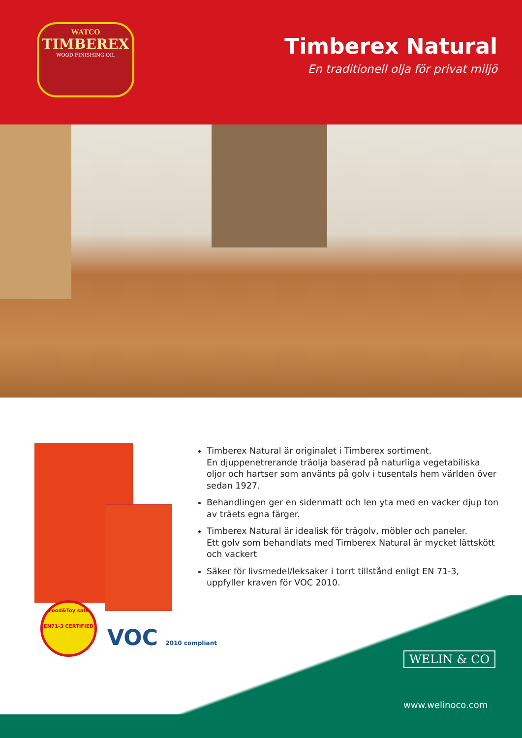WATCO
TIMBEREX
WOOD FINISHING OIL
Timberex Natural
En traditionell olja för privat miljö
Food&Toy safe
EN71-3 CERTIFIED
VOC 2010 compliant
Timberex Natural är originalet i Timberex sortiment.
En djuppenetrerande träolja baserad på naturliga vegetabiliska oljor och hartser som använts på golv i tusentals hem världen över sedan 1927.
Behandlingen ger en sidenmatt och len yta med en vacker djup ton av träets egna färger.
Timberex Natural är idealisk för trägolv, möbler och paneler.
Ett golv som behandlats med Timberex Natural är mycket lättskött och vackert
Säker för livsmedel/leksaker i torrt tillstånd enligt EN 71-3, uppfyller kraven för VOC 2010.
WELIN & CO
www.welinoco.com